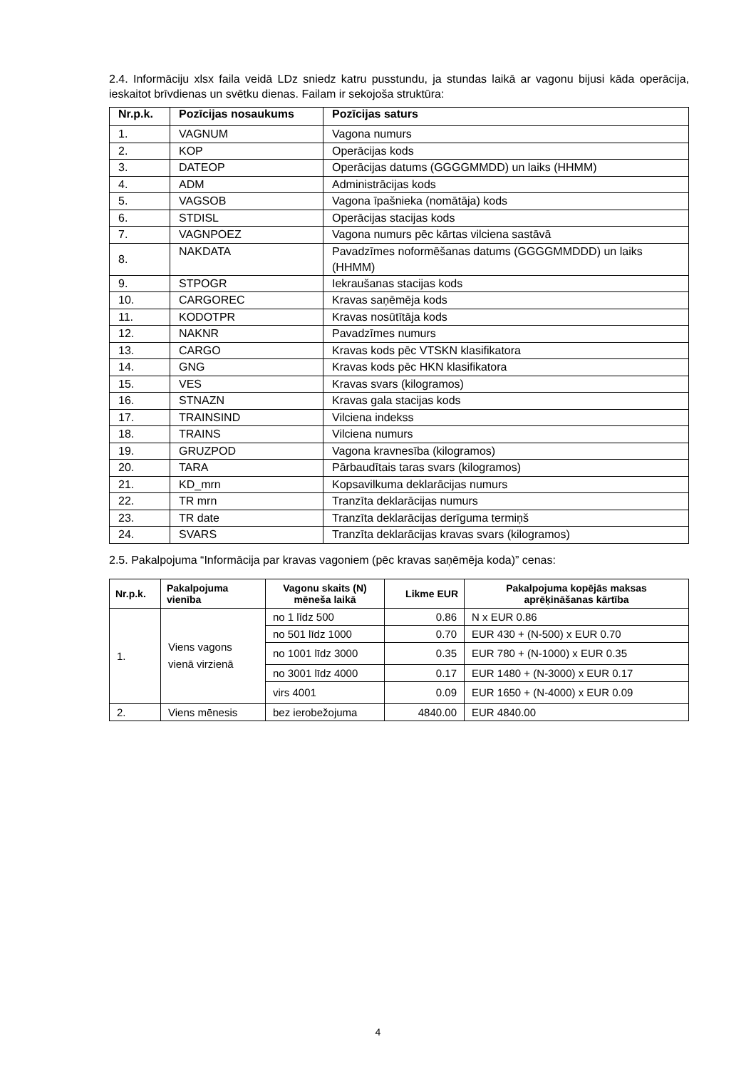2.4. Informāciju xlsx faila veidā LDz sniedz katru pusstundu, ja stundas laikā ar vagonu bijusi kāda operācija, ieskaitot brīvdienas un svētku dienas. Failam ir sekojoša struktūra:
| Nr.p.k. | Pozīcijas nosaukums | Pozīcijas saturs |
| --- | --- | --- |
| 1. | VAGNUM | Vagona numurs |
| 2. | KOP | Operācijas kods |
| 3. | DATEOP | Operācijas datums (GGGGMMDD) un laiks (HHMM) |
| 4. | ADM | Administrācijas kods |
| 5. | VAGSOB | Vagona īpašnieka (nomātāja) kods |
| 6. | STDISL | Operācijas stacijas kods |
| 7. | VAGNPOEZ | Vagona numurs pēc kārtas vilciena sastāvā |
| 8. | NAKDATA | Pavadzīmes noformēšanas datums (GGGGMMDDD) un laiks (HHMM) |
| 9. | STPOGR | Iekraušanas stacijas kods |
| 10. | CARGOREC | Kravas saņēmēja kods |
| 11. | KODOTPR | Kravas nosūtītāja kods |
| 12. | NAKNR | Pavadzīmes numurs |
| 13. | CARGO | Kravas kods pēc VTSKN klasifikatora |
| 14. | GNG | Kravas kods pēc HKN klasifikatora |
| 15. | VES | Kravas svars (kilogramos) |
| 16. | STNAZN | Kravas gala stacijas kods |
| 17. | TRAINSIND | Vilciena indekss |
| 18. | TRAINS | Vilciena numurs |
| 19. | GRUZPOD | Vagona kravnesība (kilogramos) |
| 20. | TARA | Pārbaudītais taras svars (kilogramos) |
| 21. | KD_mrn | Kopsavilkuma deklarācijas numurs |
| 22. | TR mrn | Tranzīta deklarācijas numurs |
| 23. | TR date | Tranzīta deklarācijas derīguma termiņš |
| 24. | SVARS | Tranzīta deklarācijas kravas svars (kilogramos) |
2.5. Pakalpojuma “Informācija par kravas vagoniem (pēc kravas saņēmēja koda)” cenas:
| Nr.p.k. | Pakalpojuma vienība | Vagonu skaits (N) mēneša laikā | Likme EUR | Pakalpojuma kopējās maksas aprēķināšanas kārtība |
| --- | --- | --- | --- | --- |
| 1. | Viens vagons vienā virzienā | no 1 līdz 500 | 0.86 | N x EUR 0.86 |
| | | no 501 līdz 1000 | 0.70 | EUR 430 + (N-500) x EUR 0.70 |
| | | no 1001 līdz 3000 | 0.35 | EUR 780 + (N-1000) x EUR 0.35 |
| | | no 3001 līdz 4000 | 0.17 | EUR 1480 + (N-3000) x EUR 0.17 |
| | | virs 4001 | 0.09 | EUR 1650 + (N-4000) x EUR 0.09 |
| 2. | Viens mēnesis | bez ierobežojuma | 4840.00 | EUR 4840.00 |
4